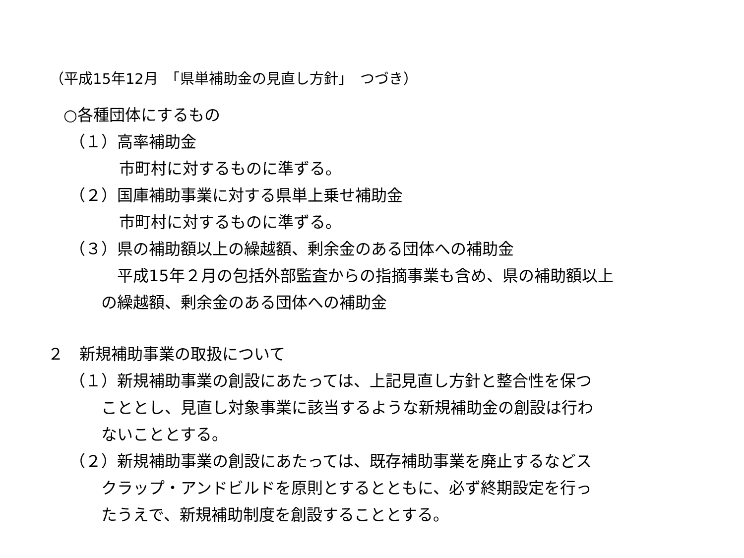（平成15年12月　「県単補助金の見直し方針」　つづき）
○各種団体にするもの
（１）高率補助金
市町村に対するものに準ずる。
（２）国庫補助事業に対する県単上乗せ補助金
市町村に対するものに準ずる。
（３）県の補助額以上の繰越額、剰余金のある団体への補助金
　平成15年２月の包括外部監査からの指摘事業も含め、県の補助額以上
の繰越額、剰余金のある団体への補助金
２　新規補助事業の取扱について
（１）新規補助事業の創設にあたっては、上記見直し方針と整合性を保つ
こととし、見直し対象事業に該当するような新規補助金の創設は行わ
ないこととする。
（２）新規補助事業の創設にあたっては、既存補助事業を廃止するなどス
クラップ・アンドビルドを原則とするとともに、必ず終期設定を行っ
たうえで、新規補助制度を創設することとする。